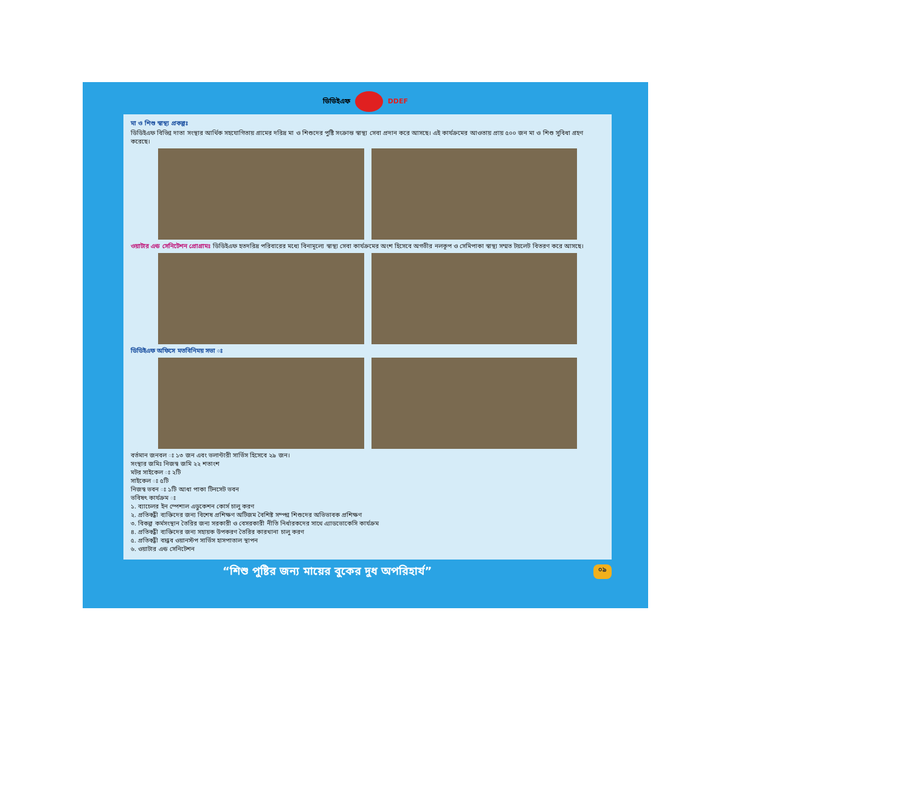ডিডিইএফ DDEF
মা ও শিশু স্বাস্থ্য প্রকল্পঃ
ডিডিইএফ বিভিন্ন দাতা সংস্থার আর্থিক সহযোগিতায় গ্রামের দরিদ্র মা ও শিশুদের পুষ্টি সংক্রান্ত স্বাস্থ্য সেবা প্রদান করে আসছে। এই কার্যক্রমের আওতায় প্রায় ৫০০ জন মা ও শিশু সুবিধা গ্রহণ করেছে।
ওয়াটার এন্ড সেনিটেশন প্রোগ্রামঃ ডিডিইএফ হতদরিদ্র পরিবারের মধ্যে বিনামূল্যে স্বাস্থ্য সেবা কার্যক্রমের অংশ হিসেবে অগভীর নলকূপ ও সেমিপাকা স্বাস্থ্য সম্মত টয়লেট বিতরণ করে আসছে।
ডিডিইএফ অফিসে মতবিনিময় সভা ঃ
বর্তমান জনবল ঃ ১৩ জন এবং ভলান্টারী সার্ভিস হিসেবে ২৯ জন।
সংস্থার জমিঃ নিজস্ব জমি ২২ শতাংশ
মটর সাইকেল ঃ ২টি
সাইকেল ঃ ৫টি
নিজস্ব ভবন ঃ ১টি আধা পাকা টিনসেট ভবন
ভবিষৎ কার্যক্রম ঃ
১. ব্যাচেলর ইন স্পেশাল এডুকেশন কোর্স চালু করণ
২. প্রতিবন্ধী ব্যক্তিদের জন্য বিশেষ প্রশিক্ষণ অটিজম বৈশিষ্ট সম্পন্ন শিশুদের অভিভাবক প্রশিক্ষণ
৩. বিকল্প কর্মসংস্থান তৈরির জন্য সরকারী ও বেসরকারী নীতি নির্ধারকদের সাথে এ্যাডভোকেসি কার্যক্রম
৪. প্রতিবন্ধী ব্যক্তিদের জন্য সহায়ক উপকরণ তৈরির কারখানা চালু করণ
৫. প্রতিবন্ধী বান্ধব ওয়ানস্টপ সার্ভিস হাসপাতাল স্থাপন
৬. ওয়াটার এন্ড সেনিটেশন
“শিশু পুষ্টির জন্য মায়ের বুকের দুধ অপরিহার্য” ০৯